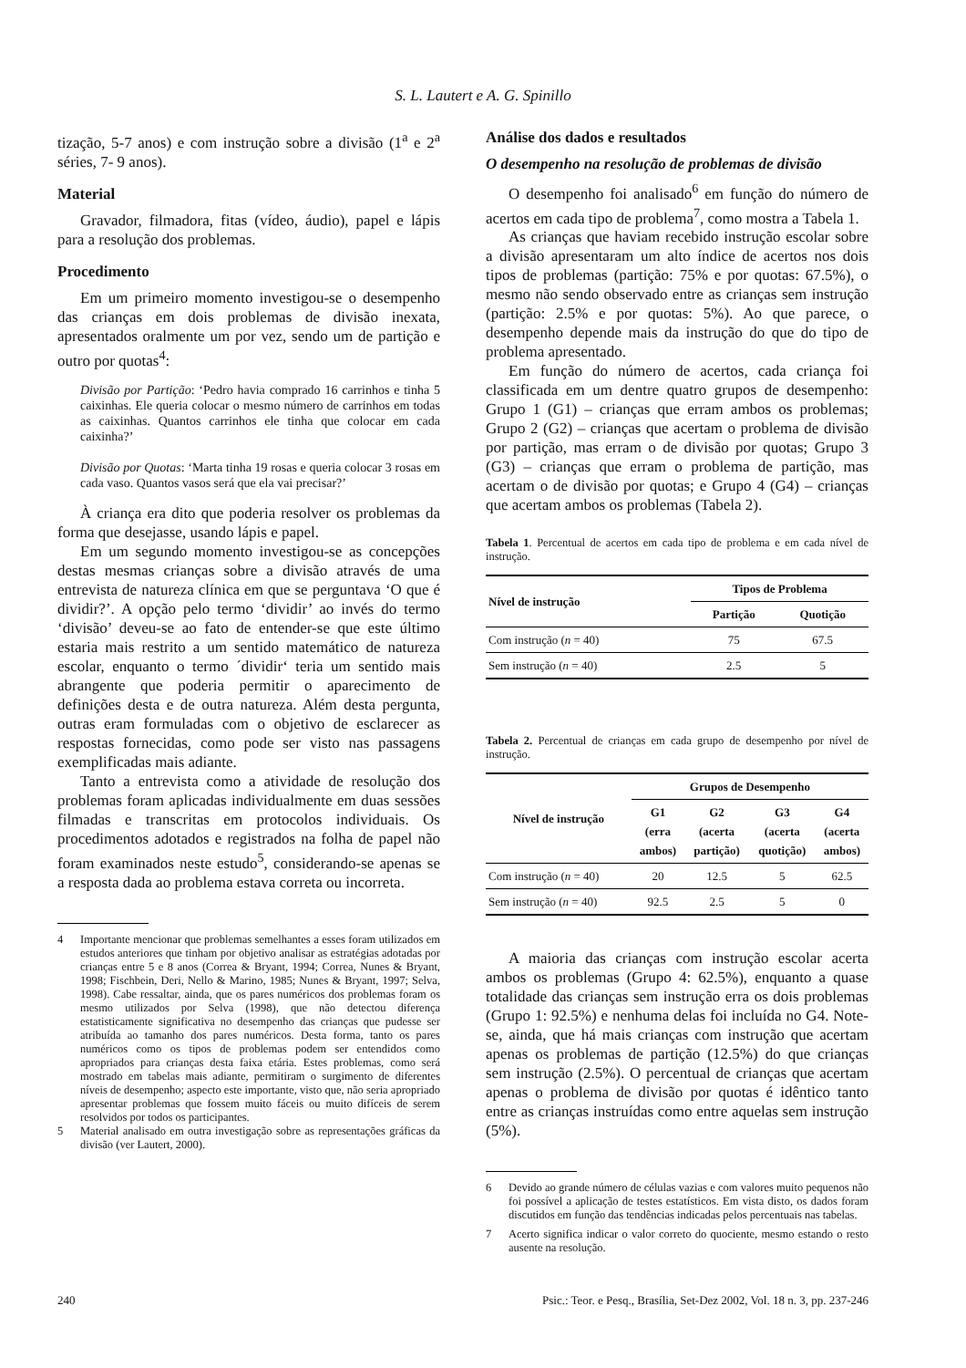S. L. Lautert e A. G. Spinillo
tização, 5-7 anos) e com instrução sobre a divisão (1<sup>a</sup> e 2<sup>a</sup> séries, 7- 9 anos).
Material
Gravador, filmadora, fitas (vídeo, áudio), papel e lápis para a resolução dos problemas.
Procedimento
Em um primeiro momento investigou-se o desempenho das crianças em dois problemas de divisão inexata, apresentados oralmente um por vez, sendo um de partição e outro por quotas<sup>4</sup>:
Divisão por Partição: ‘Pedro havia comprado 16 carrinhos e tinha 5 caixinhas. Ele queria colocar o mesmo número de carrinhos em todas as caixinhas. Quantos carrinhos ele tinha que colocar em cada caixinha?’
Divisão por Quotas: ‘Marta tinha 19 rosas e queria colocar 3 rosas em cada vaso. Quantos vasos será que ela vai precisar?’
À criança era dito que poderia resolver os problemas da forma que desejasse, usando lápis e papel.
Em um segundo momento investigou-se as concepções destas mesmas crianças sobre a divisão através de uma entrevista de natureza clínica em que se perguntava ‘O que é dividir?’. A opção pelo termo ‘dividir’ ao invés do termo ‘divisão’ deveu-se ao fato de entender-se que este último estaria mais restrito a um sentido matemático de natureza escolar, enquanto o termo ´dividir‘ teria um sentido mais abrangente que poderia permitir o aparecimento de definições desta e de outra natureza. Além desta pergunta, outras eram formuladas com o objetivo de esclarecer as respostas fornecidas, como pode ser visto nas passagens exemplificadas mais adiante.
Tanto a entrevista como a atividade de resolução dos problemas foram aplicadas individualmente em duas sessões filmadas e transcritas em protocolos individuais. Os procedimentos adotados e registrados na folha de papel não foram examinados neste estudo<sup>5</sup>, considerando-se apenas se a resposta dada ao problema estava correta ou incorreta.
4 Importante mencionar que problemas semelhantes a esses foram utilizados em estudos anteriores que tinham por objetivo analisar as estratégias adotadas por crianças entre 5 e 8 anos (Correa & Bryant, 1994; Correa, Nunes & Bryant, 1998; Fischbein, Deri, Nello & Marino, 1985; Nunes & Bryant, 1997; Selva, 1998). Cabe ressaltar, ainda, que os pares numéricos dos problemas foram os mesmo utilizados por Selva (1998), que não detectou diferença estatisticamente significativa no desempenho das crianças que pudesse ser atribuída ao tamanho dos pares numéricos. Desta forma, tanto os pares numéricos como os tipos de problemas podem ser entendidos como apropriados para crianças desta faixa etária. Estes problemas, como será mostrado em tabelas mais adiante, permitiram o surgimento de diferentes níveis de desempenho; aspecto este importante, visto que, não seria apropriado apresentar problemas que fossem muito fáceis ou muito difíceis de serem resolvidos por todos os participantes.
5 Material analisado em outra investigação sobre as representações gráficas da divisão (ver Lautert, 2000).
Análise dos dados e resultados
O desempenho na resolução de problemas de divisão
O desempenho foi analisado<sup>6</sup> em função do número de acertos em cada tipo de problema<sup>7</sup>, como mostra a Tabela 1.
As crianças que haviam recebido instrução escolar sobre a divisão apresentaram um alto índice de acertos nos dois tipos de problemas (partição: 75% e por quotas: 67.5%), o mesmo não sendo observado entre as crianças sem instrução (partição: 2.5% e por quotas: 5%). Ao que parece, o desempenho depende mais da instrução do que do tipo de problema apresentado.
Em função do número de acertos, cada criança foi classificada em um dentre quatro grupos de desempenho: Grupo 1 (G1) – crianças que erram ambos os problemas; Grupo 2 (G2) – crianças que acertam o problema de divisão por partição, mas erram o de divisão por quotas; Grupo 3 (G3) – crianças que erram o problema de partição, mas acertam o de divisão por quotas; e Grupo 4 (G4) – crianças que acertam ambos os problemas (Tabela 2).
Tabela 1. Percentual de acertos em cada tipo de problema e em cada nível de instrução.
| Nível de instrução | Tipos de Problema | |
| --- | --- | --- |
| | Partição | Quotição |
| Com instrução ( n = 40) | 75 | 67.5 |
| Sem instrução ( n = 40) | 2.5 | 5 |
Tabela 2. Percentual de crianças em cada grupo de desempenho por nível de instrução.
| Nível de instrução | Grupos de Desempenho | | | |
| --- | --- | --- | --- | --- |
| | G1 (erra ambos) | G2 (acerta partição) | G3 (acerta quotição) | G4 (acerta ambos) |
| Com instrução ( n = 40) | 20 | 12.5 | 5 | 62.5 |
| Sem instrução ( n = 40) | 92.5 | 2.5 | 5 | 0 |
A maioria das crianças com instrução escolar acerta ambos os problemas (Grupo 4: 62.5%), enquanto a quase totalidade das crianças sem instrução erra os dois problemas (Grupo 1: 92.5%) e nenhuma delas foi incluída no G4. Note-se, ainda, que há mais crianças com instrução que acertam apenas os problemas de partição (12.5%) do que crianças sem instrução (2.5%). O percentual de crianças que acertam apenas o problema de divisão por quotas é idêntico tanto entre as crianças instruídas como entre aquelas sem instrução (5%).
6 Devido ao grande número de células vazias e com valores muito pequenos não foi possível a aplicação de testes estatísticos. Em vista disto, os dados foram discutidos em função das tendências indicadas pelos percentuais nas tabelas.
7 Acerto significa indicar o valor correto do quociente, mesmo estando o resto ausente na resolução.
240 Psic.: Teor. e Pesq., Brasília, Set-Dez 2002, Vol. 18 n. 3, pp. 237-246